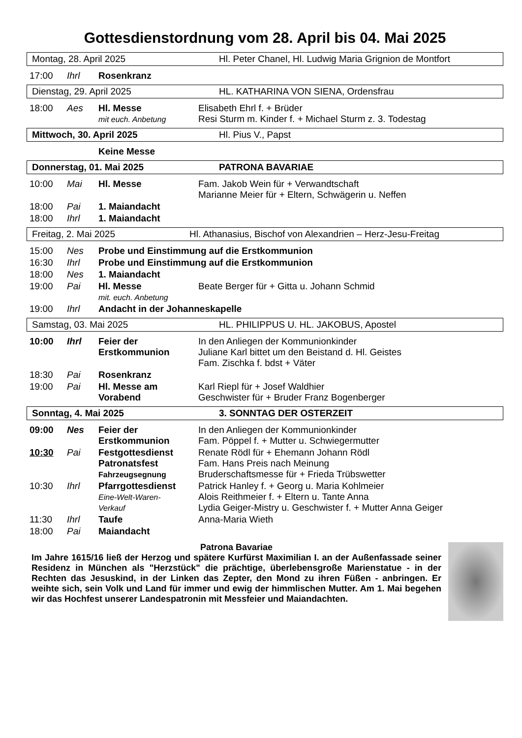Gottesdienstordnung vom 28. April bis 04. Mai 2025
Montag, 28. April 2025 Hl. Peter Chanel, Hl. Ludwig Maria Grignion de Montfort
| 17:00 | Ihrl | Rosenkranz | |
Dienstag, 29. April 2025 HL. KATHARINA VON SIENA, Ordensfrau
| 18:00 | Aes | Hl. Messe mit euch. Anbetung | Elisabeth Ehrl f. + Brüder Resi Sturm m. Kinder f. + Michael Sturm z. 3. Todestag |
Mittwoch, 30. April 2025 Hl. Pius V., Papst
| | | Keine Messe | |
Donnerstag, 01. Mai 2025 PATRONA BAVARIAE
| 10:00 | Mai | Hl. Messe | Fam. Jakob Wein für + Verwandtschaft Marianne Meier für + Eltern, Schwägerin u. Neffen |
| 18:00 | Pai | 1. Maiandacht | |
| 18:00 | Ihrl | 1. Maiandacht | |
Freitag, 2. Mai 2025 Hl. Athanasius, Bischof von Alexandrien – Herz-Jesu-Freitag
| 15:00 | Nes | Probe und Einstimmung auf die Erstkommunion | |
| 16:30 | Ihrl | Probe und Einstimmung auf die Erstkommunion | |
| 18:00 | Nes | 1. Maiandacht | |
| 19:00 | Pai | Hl. Messe mit. euch. Anbetung | Beate Berger für + Gitta u. Johann Schmid |
| 19:00 | Ihrl | Andacht in der Johanneskapelle | |
Samstag, 03. Mai 2025 HL. PHILIPPUS U. HL. JAKOBUS, Apostel
| 10:00 | Ihrl | Feier der Erstkommunion | In den Anliegen der Kommunionkinder Juliane Karl bittet um den Beistand d. Hl. Geistes Fam. Zischka f. bdst + Väter |
| 18:30 | Pai | Rosenkranz | |
| 19:00 | Pai | Hl. Messe am Vorabend | Karl Riepl für + Josef Waldhier Geschwister für + Bruder Franz Bogenberger |
Sonntag, 4. Mai 2025 3. SONNTAG DER OSTERZEIT
| 09:00 | Nes | Feier der Erstkommunion | In den Anliegen der Kommunionkinder Fam. Pöppel f. + Mutter u. Schwiegermutter |
| 10:30 | Pai | Festgottesdienst Patronatsfest Fahrzeugsegnung | Renate Rödl für + Ehemann Johann Rödl Fam. Hans Preis nach Meinung Bruderschaftsmesse für + Frieda Trübswetter |
| 10:30 | Ihrl | Pfarrgottesdienst Eine-Welt-Waren- Verkauf | Patrick Hanley f. + Georg u. Maria Kohlmeier Alois Reithmeier f. + Eltern u. Tante Anna Lydia Geiger-Mistry u. Geschwister f. + Mutter Anna Geiger |
| 11:30 | Ihrl | Taufe | Anna-Maria Wieth |
| 18:00 | Pai | Maiandacht | |
Patrona Bavariae
Im Jahre 1615/16 ließ der Herzog und spätere Kurfürst Maximilian I. an der Außenfassade seiner Residenz in München als "Herzstück" die prächtige, überlebensgroße Marienstatue - in der Rechten das Jesuskind, in der Linken das Zepter, den Mond zu ihren Füßen - anbringen. Er weihte sich, sein Volk und Land für immer und ewig der himmlischen Mutter. Am 1. Mai begehen wir das Hochfest unserer Landespatronin mit Messfeier und Maiandachten.